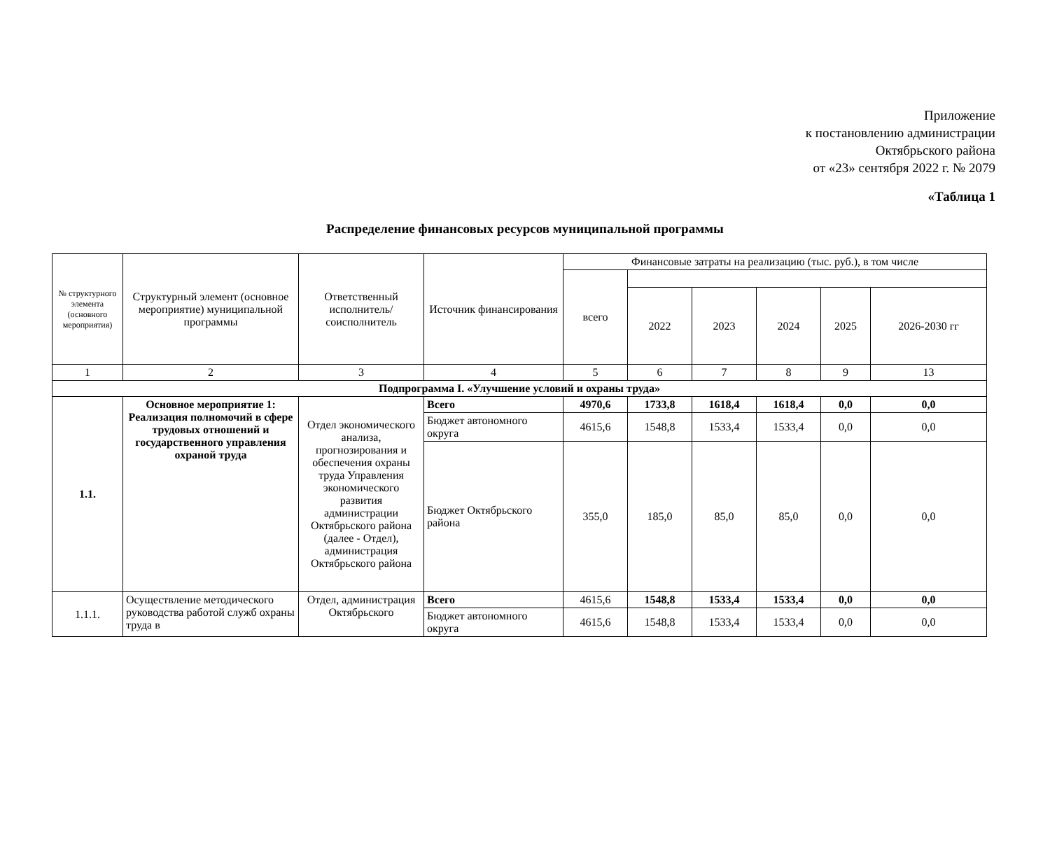Приложение
к постановлению администрации
Октябрьского района
от «23» сентября 2022 г. № 2079
«Таблица 1
Распределение финансовых ресурсов муниципальной программы
| № структурного элемента (основного мероприятия) | Структурный элемент (основное мероприятие) муниципальной программы | Ответственный исполнитель/ соисполнитель | Источник финансирования | Финансовые затраты на реализацию (тыс. руб.), в том числе | | | | | |
| --- | --- | --- | --- | --- | --- | --- | --- | --- | --- |
| | | | | всего | | | | | |
| | | | | | 2022 | 2023 | 2024 | 2025 | 2026-2030 гг |
| 1 | 2 | 3 | 4 | 5 | 6 | 7 | 8 | 9 | 13 |
| Подпрограмма I. «Улучшение условий и охраны труда» | | | | | | | | | |
| 1.1. | Основное мероприятие 1: Реализация полномочий в сфере трудовых отношений и государственного управления охраной труда | Отдел экономического анализа, прогнозирования и обеспечения охраны труда Управления экономического развития администрации Октябрьского района (далее - Отдел), администрация Октябрьского района | Всего | 4970,6 | 1733,8 | 1618,4 | 1618,4 | 0,0 | 0,0 |
| | | | Бюджет автономного округа | 4615,6 | 1548,8 | 1533,4 | 1533,4 | 0,0 | 0,0 |
| | | | Бюджет Октябрьского района | 355,0 | 185,0 | 85,0 | 85,0 | 0,0 | 0,0 |
| 1.1.1. | Осуществление методического руководства работой служб охраны труда в | Отдел, администрация Октябрьского | Всего | 4615,6 | 1548,8 | 1533,4 | 1533,4 | 0,0 | 0,0 |
| | | | Бюджет автономного округа | 4615,6 | 1548,8 | 1533,4 | 1533,4 | 0,0 | 0,0 |